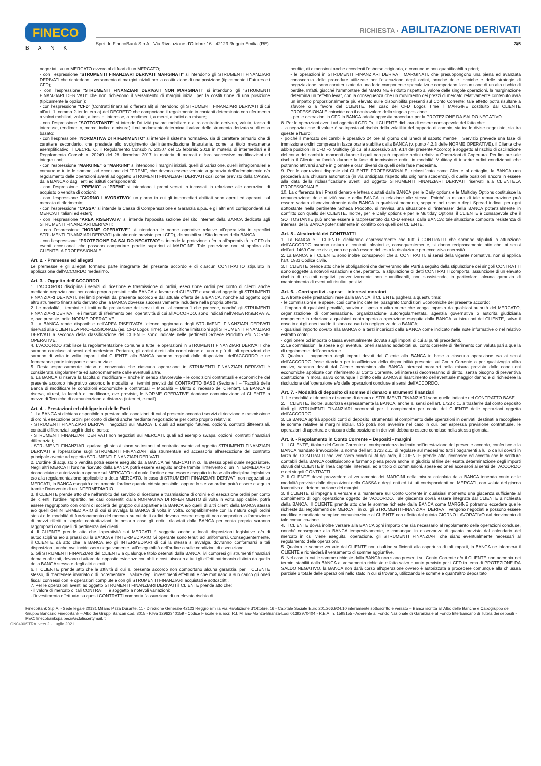FINECO
BANK
RICHIESTA › ABILITAZIONE DERIVATI
Spett.le FinecoBank S.p.A.- Via Rivoluzione d'Ottobre 16 - 42123 Reggio Emilia (RE) 3/5
negoziati su un MERCATO ovvero al di fuori di un MERCATO;
- con l'espressione "STRUMENTI FINANZIARI DERIVATI MARGINATI" si intendono gli STRUMENTI FINANZIARI DERIVATI che richiedono il versamento di margini iniziali per la costituzione di una posizione (tipicamente i Futures e i CFD);
- con l'espressione "STRUMENTI FINANZIARI DERIVATI NON MARGINATI" si intendono gli "STRUMENTI FINANZIARI DERIVATI" che non richiedono il versamento di margini iniziali per la costituzione di una posizione (tipicamente le opzioni);
- con l'espressione "CFD" (Contratti finanziari differenziali) si intendono gli STRUMENTI FINANZIARI DERIVATI di cui all'art. 1, comma 2-ter lettera a) del DECRETO che comportano il regolamento in contanti determinato con riferimento a valori mobiliari, valute, a tassi di interesse, a rendimenti, a merci, a indici o a misure;
- con l'espressione "SOTTOSTANTE" si intende l'attività (valore mobiliare o altro contratto derivato, valuta, tasso di interesse, rendimento, merce, indice o misura) il cui andamento determina il valore dello strumento derivato su di essa basato;
- con l'espressione "NORMATIVA DI RIFERIMENTO" si intende il sistema normativo, sia di carattere primario che di carattere secondario, che presiede allo svolgimento dell'intermediazione finanziaria, come, a titolo meramente esemplificativo, il DECRETO, il Regolamento Consob n. 20307 del 15 febbraio 2018 in materia di intermediari e il Regolamento Consob n. 20249 del 28 dicembre 2017 in materia di mercati e loro successive modificazioni ed integrazioni;
- con l'espressione "MARGINE" o "MARGINI" si intendono i margini iniziali, quelli di variazione, quelli infragiornalieri e comunque tutte le somme, ad eccezione dei "PREMI", che devono essere versate a garanzia dell'adempimento e/o regolamento delle operazioni aventi ad oggetto STRUMENTI FINANZIARI DERIVATI così come previsto dalla CASSA, dalla BANCA o dagli enti ed istituti corrispondenti;
- con l'espressione "PREMIO" o "PREMI" si intendono i premi versati o incassati in relazione alle operazioni di acquisto o vendita di opzioni;
- con l'espressione "GIORNO LAVORATIVO" un giorno in cui gli intermediari abilitati sono aperti ed operanti sul mercato di riferimento;
- con l'espressione "CASSA" si intende la Cassa di Compensazione e Garanzia s.p.a. e gli altri enti corrispondenti sui MERCATI italiani ed esteri;
- con l'espressione "AREA RISERVATA" si intende l'apposita sezione del sito Internet della BANCA dedicata agli STRUMENTI FINANZIARI DERIVATI;
- con l'espressione "NORME OPERATIVE" si intendono le norme operative relative all'operatività in specifici STRUMENTI FINANZIARI DERIVATI (attualmente previste per i CFD), disponibili sul Sito Internet della BANCA.
- con l'espressione "PROTEZIONE DA SALDO NEGATIVO" si intende la protezione riferita all'operatività in CFD da eventi eccezionali che possono comportare perdite superiori al MARGINE. Tale protezione non si applica alla CLIENTELA PROFESSIONALE.
Art. 2. - Premesse ed allegati
Le premesse e gli allegati formano parte integrante del presente accordo e di ciascun CONTRATTO stipulato in applicazione dell'ACCORDO medesimo.
Art. 3. - Oggetto dell'ACCORDO
1. L'ACCORDO disciplina i servizi di ricezione e trasmissione di ordini, esecuzione ordini per conto di clienti anche mediante negoziazione per conto proprio prestati dalla BANCA a favore del CLIENTE e aventi ad oggetto gli STRUMENTI FINANZIARI DERIVATI, nei limiti previsti dal presente accordo e dall'attuale offerta della BANCA, nonché ad oggetto ogni altro strumento finanziario derivato che la BANCA dovesse successivamente includere nella propria offerta.
2. Le modalità, i termini e i limiti nella prestazione dei servizi di cui al comma 1 che precede, nonché gli STRUMENTI FINANZIARI DERIVATI e i mercati di riferimento per l'operatività di cui all'ACCORDO, sono indicati nell'AREA RISERVATA, e, ove previste, nelle NORME OPERATIVE.
3. La BANCA rende disponibile nell'AREA RISERVATA l'elenco aggiornato degli STRUMENTI FINANZIARI DERIVATI riservati alla CLIENTELA PROFESSIONALE (es. CFD Logos Time). Le specifiche limitazioni agli STRUMENTI FINANZIARI DERIVATI a seconda della classificazione del CLIENTE sono indicate nelle pertinenti Schede Prodotto e/o NORME OPERATIVE.
4. L'ACCORDO stabilisce la regolamentazione comune a tutte le operazioni in STRUMENTI FINANZIARI DERIVATI che saranno concluse ai sensi del medesimo. Pertanto, gli ordini diretti alla conclusione di una o più di tali operazioni che saranno di volta in volta impartiti dal CLIENTE alla BANCA saranno regolati dalle disposizioni dell'ACCORDO e ne formeranno parte integrante e sostanziale.
5. Resta espressamente inteso e convenuto che ciascuna operazione in STRUMENTI FINANZIARI DERIVATI è considerata singolarmente ed autonomamente dalle eventuali altre.
6. La BANCA si riserva la facoltà di modificare – anche in senso sfavorevole - le condizioni contrattuali e economiche del presente accordo integrativo secondo le modalità e i termini previsti dal CONTRATTO BASE (Sezione I – "Facoltà della Banca di modificare le condizioni economiche e contrattuali – Modalità – Diritto di recesso del Cliente"). La BANCA si riserva, altresì, la facoltà di modificare, ove previste, le NORME OPERATIVE dandone comunicazione al CLIENTE a mezzo di Tecniche di comunicazione a distanza (internet, e-mail).
Art. 4. - Prestazioni ed obbligazioni delle Parti
1. La BANCA si dichiara disponibile a prestare alle condizioni di cui al presente accordo i servizi di ricezione e trasmissione di ordini, esecuzione ordini per conto di clienti anche mediante negoziazione per conto proprio relativi a:
- STRUMENTI FINANZIARI DERIVATI negoziati sui MERCATI, quali ad esempio futures, opzioni, contratti differenziali, contratti differenziali sugli indici di borsa;
- STRUMENTI FINANZIARI DERIVATI non negoziati sui MERCATI, quali ad esempio swaps, opzioni, contratti finanziari differenziali;
- STRUMENTI FINANZIARI qualora gli stessi siano sottostanti al contratto avente ad oggetto STRUMENTI FINANZIARI DERIVATI e l'operazione sugli STRUMENTI FINANZIARI sia strumentale ed accessoria all'esecuzione del contratto principale avente ad oggetto STRUMENTI FINANZIARI DERIVATI.
2. L'ordine di acquisto o vendita potrà essere eseguito dalla BANCA nei MERCATI in cui la stessa operi quale negoziatore. Negli altri MERCATI l'ordine ricevuto dalla BANCA potrà essere eseguito anche tramite l'intervento di un INTERMEDIARIO riconosciuto e autorizzato a operare sul MERCATO sul quale l'ordine deve essere eseguito in base alla disciplina legislativa e/o alla regolamentazione applicabile a detto MERCATO. In caso di STRUMENTI FINANZIARI DERIVATI non negoziati su MERCATI, la BANCA eseguirà direttamente l'ordine quando ciò sia possibile, oppure lo stesso ordine potrà essere eseguito tramite l'intervento di un INTERMEDIARIO.
3. Il CLIENTE prende atto che nell'ambito del servizio di ricezione e trasmissione di ordini e di esecuzione ordini per conto dei clienti, l'ordine impartito, nei casi consentiti dalla NORMATIVA DI RIFERIMENTO di volta in volta applicabile, potrà essere raggruppato con ordini di società del gruppo cui appartiene la BANCA e/o quelli di altri clienti della BANCA stessa e/o quelli dell'INTERMEDIARIO di cui si avvalga la BANCA di volta in volta, compatibilmente con la natura degli ordini stessi e le modalità di funzionamento del mercato su cui detti ordini devono essere eseguiti non comportino la formazione di prezzi riferiti a singole contrattazioni. In nessun caso gli ordini rilasciati dalla BANCA per conto proprio saranno raggruppati con quelli di pertinenza dei clienti.
4. Il CLIENTE prende atto che l'operatività sui MERCATI è soggetta anche a locali disposizioni legislative e/o di autodisciplina e/o a prassi cui la BANCA e l'INTERMEDIARIO ivi operante sono tenuti ad uniformarsi. Conseguentemente, il CLIENTE dà atto che la BANCA e/o gli INTERMEDIARI di cui la stessa si avvalga, dovranno conformarsi a tali disposizioni, anche ove incidessero negativamente sull'eseguibilità dell'ordine o sulle condizioni di esecuzione.
5. Gli STRUMENTI FINANZIARI del CLIENTE a qualunque titolo detenuti dalla BANCA, ivi compresi gli strumenti finanziari dematerializzati, devono risultare da apposite evidenze contabili e costituiscono a tutti gli effetti patrimonio distinto da quello della BANCA stessa e degli altri clienti.
6. Il CLIENTE prende atto che le attività di cui al presente accordo non comportano alcuna garanzia, per il CLIENTE stesso, di mantenere invariato o di incrementare il valore degli investimenti effettuati e che maturano a suo carico gli oneri fiscali connessi con le operazioni compiute e con gli STRUMENTI FINANZIARI acquistati e sottoscritti.
7. Per le operazioni aventi ad oggetto STRUMENTI FINANZIARI DERIVATI il CLIENTE prende atto che:
- il valore di mercato di tali CONTRATTI è soggetto a notevoli variazioni;
- l'investimento effettuato su questi CONTRATTI comporta l'assunzione di un elevato rischio di
perdite, di dimensioni anche eccedenti l'esborso originario, e comunque non quantificabili a priori;
- le operazioni in STRUMENTI FINANZIARI DERIVATI MARGINATI, che presuppongono una piena ed avanzata conoscenza delle procedure utilizzate per l'esecuzione degli ordini, nonché delle tecniche e delle strategie di negoziazione, sono caratterizzate da una forte componente speculativa e comportano l'assunzione di un alto rischio di perdite. Infatti, giacché l'ammontare del MARGINE è ridotto rispetto al valore delle singole operazioni, la marginazione determina un "effetto leva", con la conseguenza che un movimento dei prezzi di mercato relativamente contenuto avrà un impatto proporzionalmente più elevato sulle disponibilità presenti sul Conto Corrente; tale effetto potrà risultare a sfavore o a favore del CLIENTE. Nel caso dei CFD Logos Time il MARGINE costituito dal CLIENTE PROFESSIONALE coincide con il controvalore della singola posizione.
- per le operazioni in CFD la BANCA adotta apposita procedura per la PROTEZIONE DA SALDO NEGATIVO.
8. Per le operazioni aventi ad oggetto il CFD Fx, il CLIENTE dichiara di essere consapevole del fatto che:
- la negoziazione di valute è sottoposta al rischio della volatilità del rapporto di cambio, sia tra le divise negoziate, sia tra queste e l'Euro;
- poiché il mercato dei cambi è operativo 24 ore al giorno dal lunedì al sabato mentre il Servizio prevede una fase di immissione ordini compresa in fasce orarie stabilite dalla BANCA (v. punto 4.2.3 delle NORME OPERATIVE), il Cliente che abbia posizioni in CFD Fx Multiday (di cui al successivo art. 9.14 del presente Accordo) è soggetto al rischio di oscillazione del corso dei cambi in momenti durante i quali non può impartire ordini relativi a Operazioni di Copertura. Per limitare tale rischio il Cliente ha facoltà durante la fase di immissione ordini in modalità Multiday di inserire ordini condizionati che potranno attivarsi anche in giornate e orari diversi da quelli della fase medesima.
9. Per le operazioni disposte dal CLIENTE PROFESSIONALE, riclassificato come Cliente al dettaglio, la BANCA non procederà alla chiusura automatica (in via anticipata rispetto alla originaria scadenza), di quelle posizioni ancora in essere alla data della riclassificazione aventi ad oggetto STRUMENTI FINANZIARI DERIVATI riservati alla CLIENTELA PROFESSIONALE.
10. La differenza tra i Prezzi denaro e lettera quotati dalla BANCA per le Daily options e le Multiday Options costituisce la remunerazione delle attività svolte della BANCA in relazione alle stesse. Poiché la misura di tale remunerazione può essere variata discrezionalmente dalla BANCA in qualsiasi momento, seppure nel rispetto degli Spread indicati per ogni sottostante nella pertinente Scheda Prodotto, si ravvisa una situazione di "interesse" della BANCA potenzialmente in conflitto con quello del CLIENTE. Inoltre, per le Daily options e per le Multiday Options, il CLIENTE è consapevole che il SOTTOSTANTE può anche essere è rappresentato da CFD emessi dalla BANCA; tale situazione comporta l'esistenza di interessi della BANCA potenzialmente in conflitto con quelli del CLIENTE.
Art. 5 - Aleatorietà dei CONTRATTI
1. La BANCA e il CLIENTE dichiarano espressamente che tutti i CONTRATTI che saranno stipulati in attuazione dell'ACCORDO avranno natura di contratti aleatori e, conseguentemente, si danno reciprocamente atto che, ai sensi dell'art. 1469 Codice civile, non ne potrà essere richiesta la risoluzione per eccessiva onerosità.
2. La BANCA e il CLIENTE sono inoltre consapevoli che ai CONTRATTI, ai sensi della vigente normativa, non si applica l'art. 1933 Codice civile.
3. Il CLIENTE prende atto che le obbligazioni che deriveranno alle Parti a seguito della stipulazione dei singoli CONTRATTI sono soggette a notevoli variazioni e che, pertanto, la stipulazione di detti CONTRATTI comporta l'assunzione di un elevato rischio di risultati negativi, preventivamente non quantificabili, non sussistendo, in particolare, alcuna garanzia di mantenimento di eventuali risultati positivi.
Art. 6. - Corrispettivi - spese – interessi moratori
1. A fronte delle prestazioni rese dalla BANCA, il CLIENTE pagherà a quest'ultima:
- le commissioni e le spese, così come indicate nel paragrafo Condizioni Economiche del presente accordo;
- l'importo di qualsiasi penalità, sanzione, spesa o altro onere che venga imposto da qualsiasi autorità del MERCATO, organizzazione di compensazione, organizzazione autoregolamentata, agenzia governativa o autorità giudiziaria competente in relazione a qualsiasi conto aperto o operazione eseguita dalla BANCA su istruzioni del CLIENTE, salvo il caso in cui gli oneri suddetti siano causati da negligenza della BANCA;
- qualsiasi importo dovuto alla BANCA o a terzi incaricati dalla BANCA come indicato nelle note informative o nel relativo estratto conto;
- ogni onere od imposta o tassa eventualmente dovuta sugli importi di cui ai punti precedenti.
2. Le commissioni, le spese e gli eventuali oneri saranno addebitati sul conto corrente di riferimento con valuta pari a quella di regolamento dell'operazione.
3. Qualora il pagamento degli importi dovuti dal Cliente alla BANCA in base a ciascuna operazione e/o ai sensi dell'ACCORDO fosse ritardato per insufficienza della disponibilità presente sul Conto Corrente o per qualsivoglia altro motivo, saranno dovuti dal Cliente medesimo alla BANCA interessi moratori nella misura prevista dalle condizioni economiche applicate con riferimento al Conto Corrente. Gli interessi decorreranno di diritto, senza bisogno di preventiva costituzione in mora, salvo comunque il diritto della BANCA al risarcimento dell'eventuale maggior danno e di richiedere la risoluzione dell'operazione e/o delle operazioni concluse ai sensi dell'ACCORDO.
Art. 7. - Modalità di deposito di somme di denaro e strumenti finanziari
1. Le modalità di deposito di somme di denaro e STRUMENTI FINANZIARI sono quelle indicate nel CONTRATTO BASE.
2. Il CLIENTE, inoltre, autorizza espressamente la BANCA, anche ai sensi dell'art. 1723 c.c., a trasferire dal conto deposito titoli gli STRUMENTI FINANZIARI occorrenti per il compimento per conto del CLIENTE delle operazioni oggetto dell'ACCORDO.
3. La BANCA aprirà appositi conti di deposito, strumentali al compimento delle operazioni in derivati, destinati a raccogliere le somme relative ai margini iniziali. Ciò potrà non avvenire nel caso in cui, per espressa previsione contrattuale, le operazioni di apertura e chiusura della posizione in derivati debbano essere concluse nella stessa giornata.
Art. 8. - Regolamento in Conto Corrente – Depositi - margini
1. Il CLIENTE, titolare del Conto Corrente di corrispondenza indicato nell'intestazione del presente accordo, conferisce alla BANCA mandato irrevocabile, a norma dell'art. 1723 c.c., di regolare sul medesimo tutti i pagamenti a lui o da lui dovuti in forza dei CONTRATTI che venissero conclusi. Al riguardo, il CLIENTE prende atto, riconosce ed accetta che le scritture contabili della BANCA costituiscono e formano piena prova anche in giudizio al fine dell'esatta determinazione degli importi dovuti dal CLIENTE in linea capitale, interessi, ed a titolo di commissioni, spese ed oneri accessori ai sensi dell'ACCORDO e dei singoli CONTRATTI.
2. Il CLIENTE dovrà provvedere al versamento dei MARGINI nella misura calcolata dalla BANCA tenendo conto delle modalità previste dalle disposizioni della CASSA o degli enti ed istituti corrispondenti nei MERCATI, con valuta del giorno lavorativo di determinazione dei margini.
3. Il CLIENTE si impegna a versare e a mantenere sul Conto Corrente in qualsiasi momento una giacenza sufficiente al compimento di ogni operazione oggetto dell'ACCORDO. Tale giacenza dovrà essere integrata dal CLIENTE a richiesta della BANCA. Il CLIENTE prende atto che le somme richieste dalla BANCA come MARGINE potranno eccedere quelle richieste dai regolamenti dei MERCATI in cui gli STRUMENTI FINANZIARI DERIVATI vengono negoziati e possono essere modificate mediante semplice comunicazione al CLIENTE con effetto dal quinto GIORNO LAVORATIVO dal ricevimento di tale comunicazione.
4. Il CLIENTE dovrà inoltre versare alla BANCA ogni importo che sia necessario al regolamento delle operazioni concluse, nonché consegnare alla BANCA tempestivamente, e comunque in osservanza di quanto previsto dal calendario del mercato in cui viene eseguita l'operazione, gli STRUMENTI FINANZIARI che siano eventualmente necessari al regolamento delle operazioni.
5. Qualora le somme versate dal CLIENTE non risultino sufficienti alla copertura di tali importi, la BANCA ne informerà il CLIENTE e richiederà il versamento di somme aggiuntive.
6. Nel caso in cui le somme richieste dalla BANCA non siano presenti sul Conto Corrente e/o il CLIENTE non adempia nei termini stabiliti dalla BANCA al versamento richiesto e fatto salvo quanto previsto per i CFD in tema di PROTEZIONE DA SALDO NEGATIVO, la BANCA non darà corso all'operazione ovvero è autorizzata a procedere comunque alla chiusura parziale o totale delle operazioni nello stato in cui si trovano, utilizzando le somme e quant'altro depositato
FinecoBank S.p.A. - Sede legale 20131 Milano P.zza Durante, 11 - Direzione Generale 42123 Reggio Emilia Via Rivoluzione d'Ottobre, 16 - Capitale Sociale Euro 201.266.924,10 interamente sottoscritto e versato – Banca iscritta all'Albo delle Banche e Capogruppo del Gruppo Bancario FinecoBank – Albo dei Gruppi Bancari cod. 3015 - P.Iva 12962340159 - Codice Fiscale e n. iscr. R.I. Milano-Monza-Brianza-Lodi 01392970404 - R.E.A. n. 1598155 - Aderente al Fondo Nazionale di Garanzia e al Fondo Interbancario di Tutela dei depositi - PEC: finecobankspa.pec@actaliscertymail.it
ON0400STRA_vers.2 - Luglio 2021